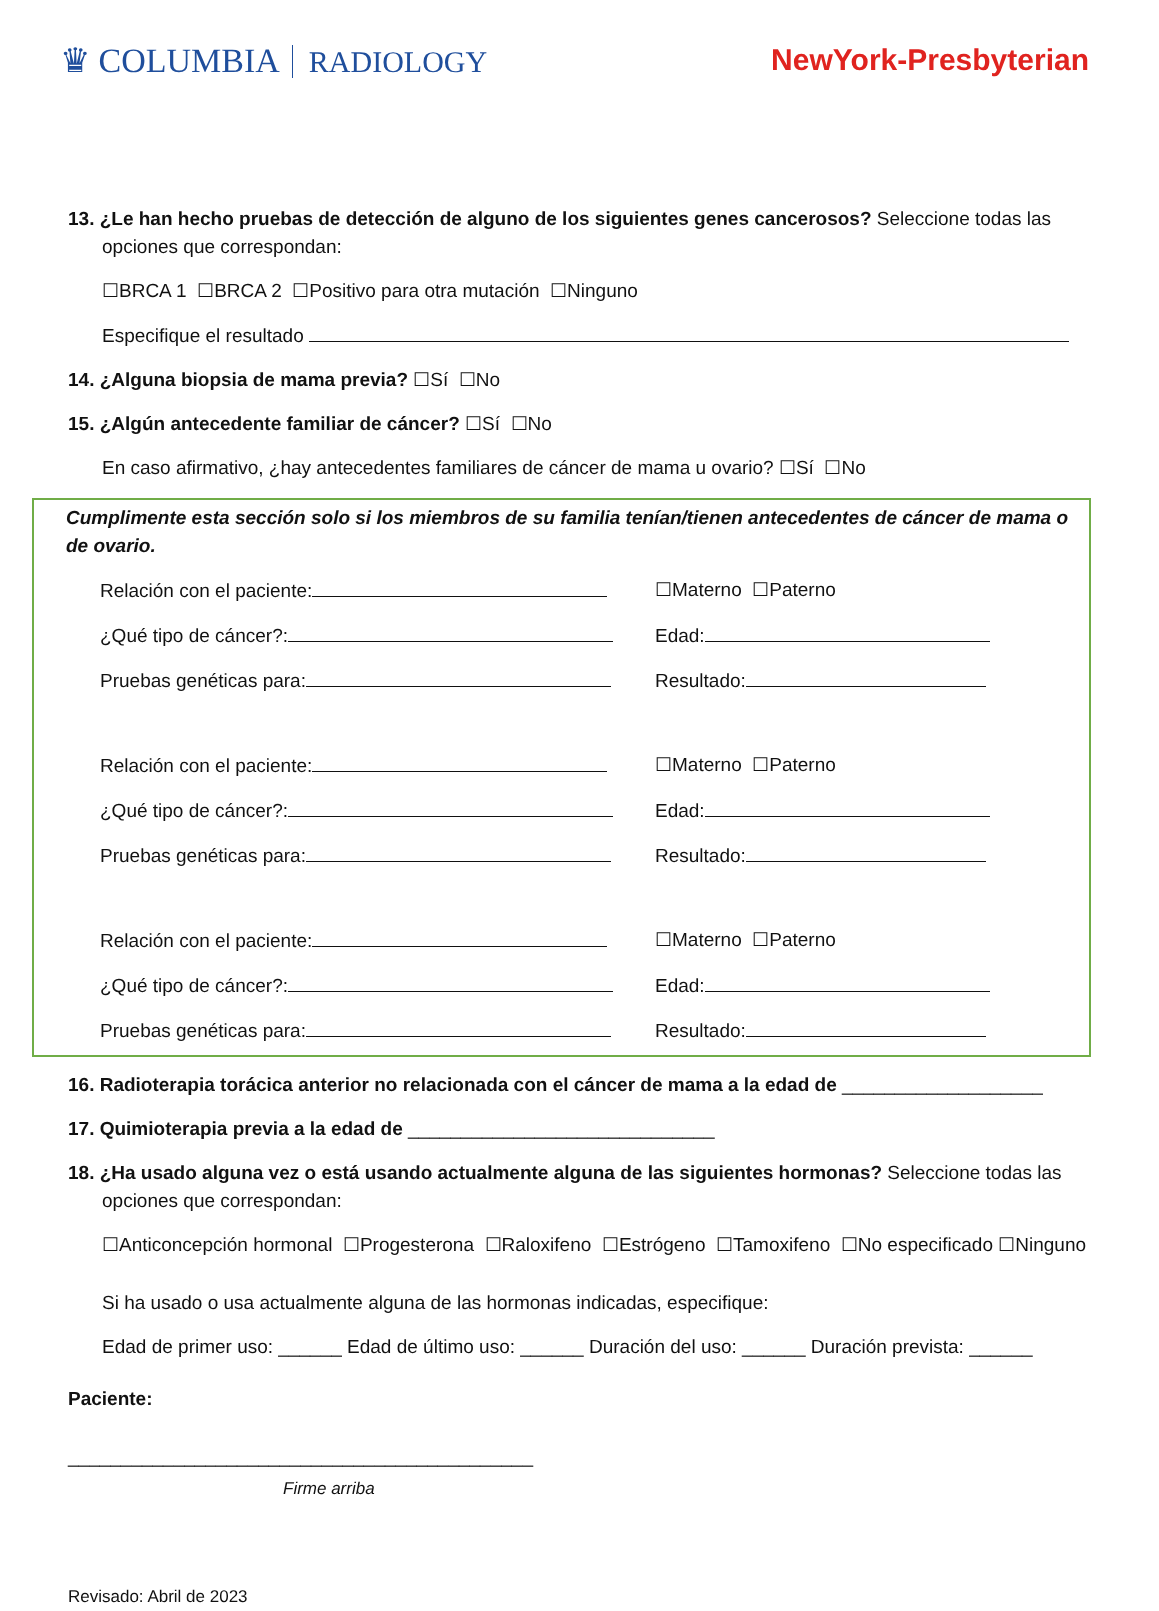♛ COLUMBIA RADIOLOGY NewYork-Presbyterian
13. ¿Le han hecho pruebas de detección de alguno de los siguientes genes cancerosos? Seleccione todas las opciones que correspondan:
☐BRCA 1 ☐BRCA 2 ☐Positivo para otra mutación ☐Ninguno
Especifique el resultado
14. ¿Alguna biopsia de mama previa? ☐Sí ☐No
15. ¿Algún antecedente familiar de cáncer? ☐Sí ☐No
En caso afirmativo, ¿hay antecedentes familiares de cáncer de mama u ovario? ☐Sí ☐No
Cumplimente esta sección solo si los miembros de su familia tenían/tienen antecedentes de cáncer de mama o de ovario.
Relación con el paciente: ☐Materno ☐Paterno
¿Qué tipo de cáncer?: Edad:
Pruebas genéticas para: Resultado:
Relación con el paciente: ☐Materno ☐Paterno
¿Qué tipo de cáncer?: Edad:
Pruebas genéticas para: Resultado:
Relación con el paciente: ☐Materno ☐Paterno
¿Qué tipo de cáncer?: Edad:
Pruebas genéticas para: Resultado:
16. Radioterapia torácica anterior no relacionada con el cáncer de mama a la edad de ___________________
17. Quimioterapia previa a la edad de _____________________________
18. ¿Ha usado alguna vez o está usando actualmente alguna de las siguientes hormonas? Seleccione todas las opciones que correspondan:
☐Anticoncepción hormonal ☐Progesterona ☐Raloxifeno ☐Estrógeno ☐Tamoxifeno ☐No especificado ☐Ninguno
Si ha usado o usa actualmente alguna de las hormonas indicadas, especifique:
Edad de primer uso: ______ Edad de último uso: ______ Duración del uso: ______ Duración prevista: ______
Paciente:
____________________________________________
Firme arriba
Revisado: Abril de 2023